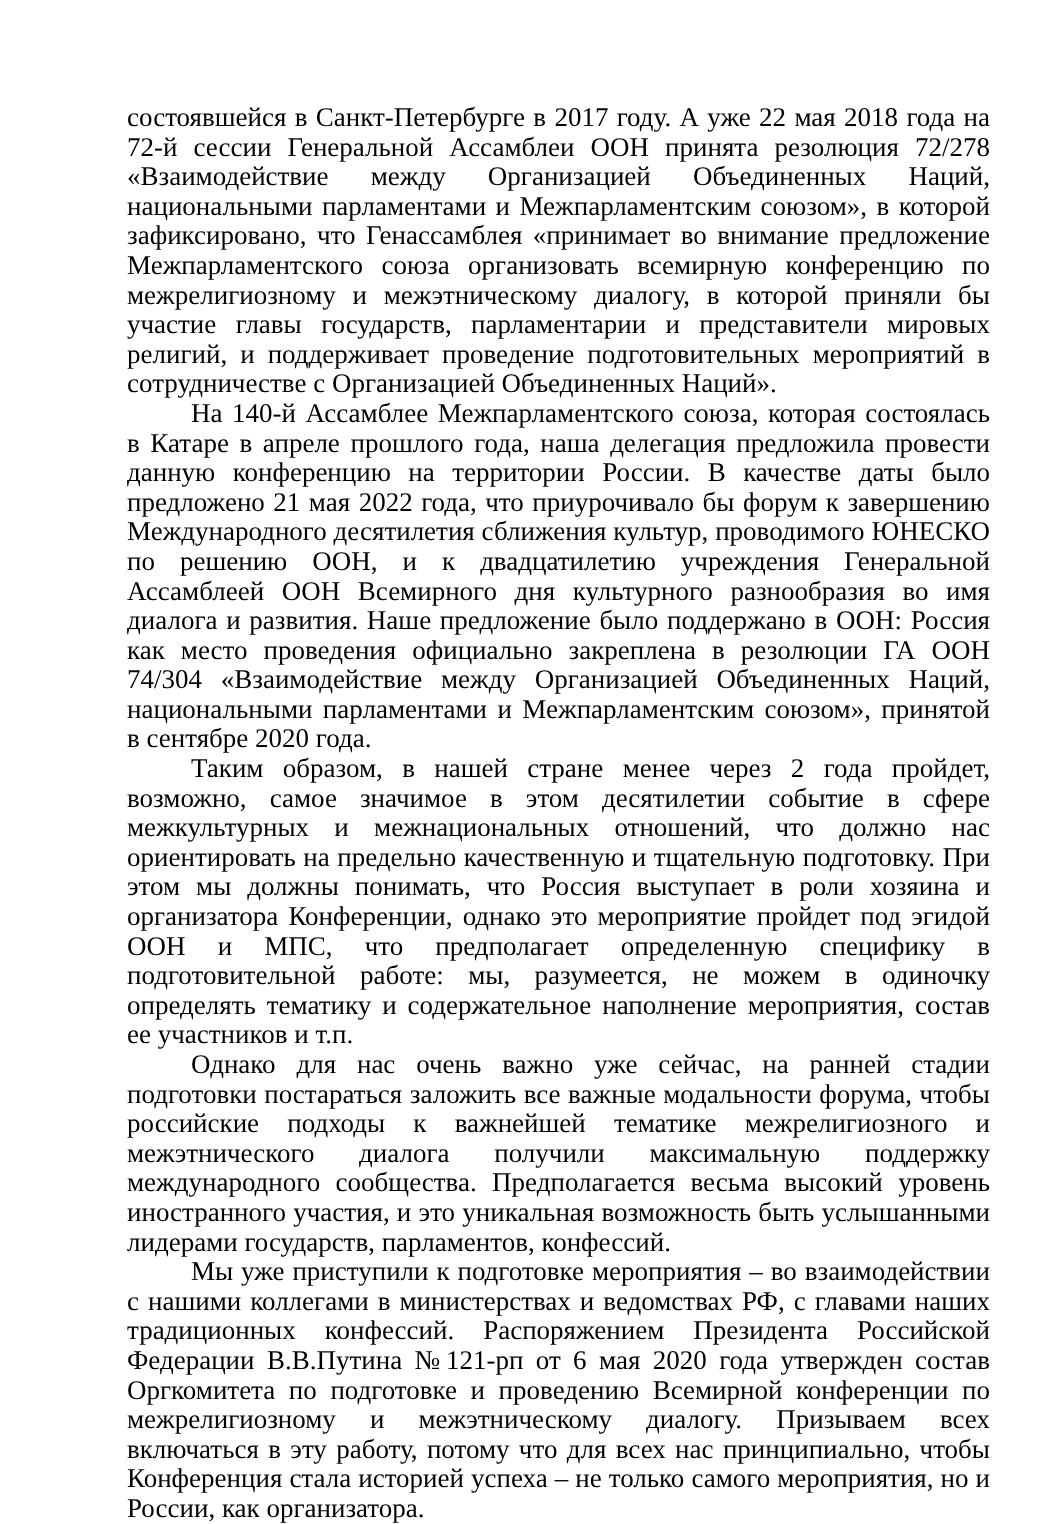состоявшейся в Санкт-Петербурге в 2017 году. А уже 22 мая 2018 года на 72-й сессии Генеральной Ассамблеи ООН принята резолюция 72/278 «Взаимодействие между Организацией Объединенных Наций, национальными парламентами и Межпарламентским союзом», в которой зафиксировано, что Генассамблея «принимает во внимание предложение Межпарламентского союза организовать всемирную конференцию по межрелигиозному и межэтническому диалогу, в которой приняли бы участие главы государств, парламентарии и представители мировых религий, и поддерживает проведение подготовительных мероприятий в сотрудничестве с Организацией Объединенных Наций».
На 140-й Ассамблее Межпарламентского союза, которая состоялась в Катаре в апреле прошлого года, наша делегация предложила провести данную конференцию на территории России. В качестве даты было предложено 21 мая 2022 года, что приурочивало бы форум к завершению Международного десятилетия сближения культур, проводимого ЮНЕСКО по решению ООН, и к двадцатилетию учреждения Генеральной Ассамблеей ООН Всемирного дня культурного разнообразия во имя диалога и развития. Наше предложение было поддержано в ООН: Россия как место проведения официально закреплена в резолюции ГА ООН 74/304 «Взаимодействие между Организацией Объединенных Наций, национальными парламентами и Межпарламентским союзом», принятой в сентябре 2020 года.
Таким образом, в нашей стране менее через 2 года пройдет, возможно, самое значимое в этом десятилетии событие в сфере межкультурных и межнациональных отношений, что должно нас ориентировать на предельно качественную и тщательную подготовку. При этом мы должны понимать, что Россия выступает в роли хозяина и организатора Конференции, однако это мероприятие пройдет под эгидой ООН и МПС, что предполагает определенную специфику в подготовительной работе: мы, разумеется, не можем в одиночку определять тематику и содержательное наполнение мероприятия, состав ее участников и т.п.
Однако для нас очень важно уже сейчас, на ранней стадии подготовки постараться заложить все важные модальности форума, чтобы российские подходы к важнейшей тематике межрелигиозного и межэтнического диалога получили максимальную поддержку международного сообщества. Предполагается весьма высокий уровень иностранного участия, и это уникальная возможность быть услышанными лидерами государств, парламентов, конфессий.
Мы уже приступили к подготовке мероприятия – во взаимодействии с нашими коллегами в министерствах и ведомствах РФ, с главами наших традиционных конфессий. Распоряжением Президента Российской Федерации В.В.Путина №121-рп от 6 мая 2020 года утвержден состав Оргкомитета по подготовке и проведению Всемирной конференции по межрелигиозному и межэтническому диалогу. Призываем всех включаться в эту работу, потому что для всех нас принципиально, чтобы Конференция стала историей успеха – не только самого мероприятия, но и России, как организатора.